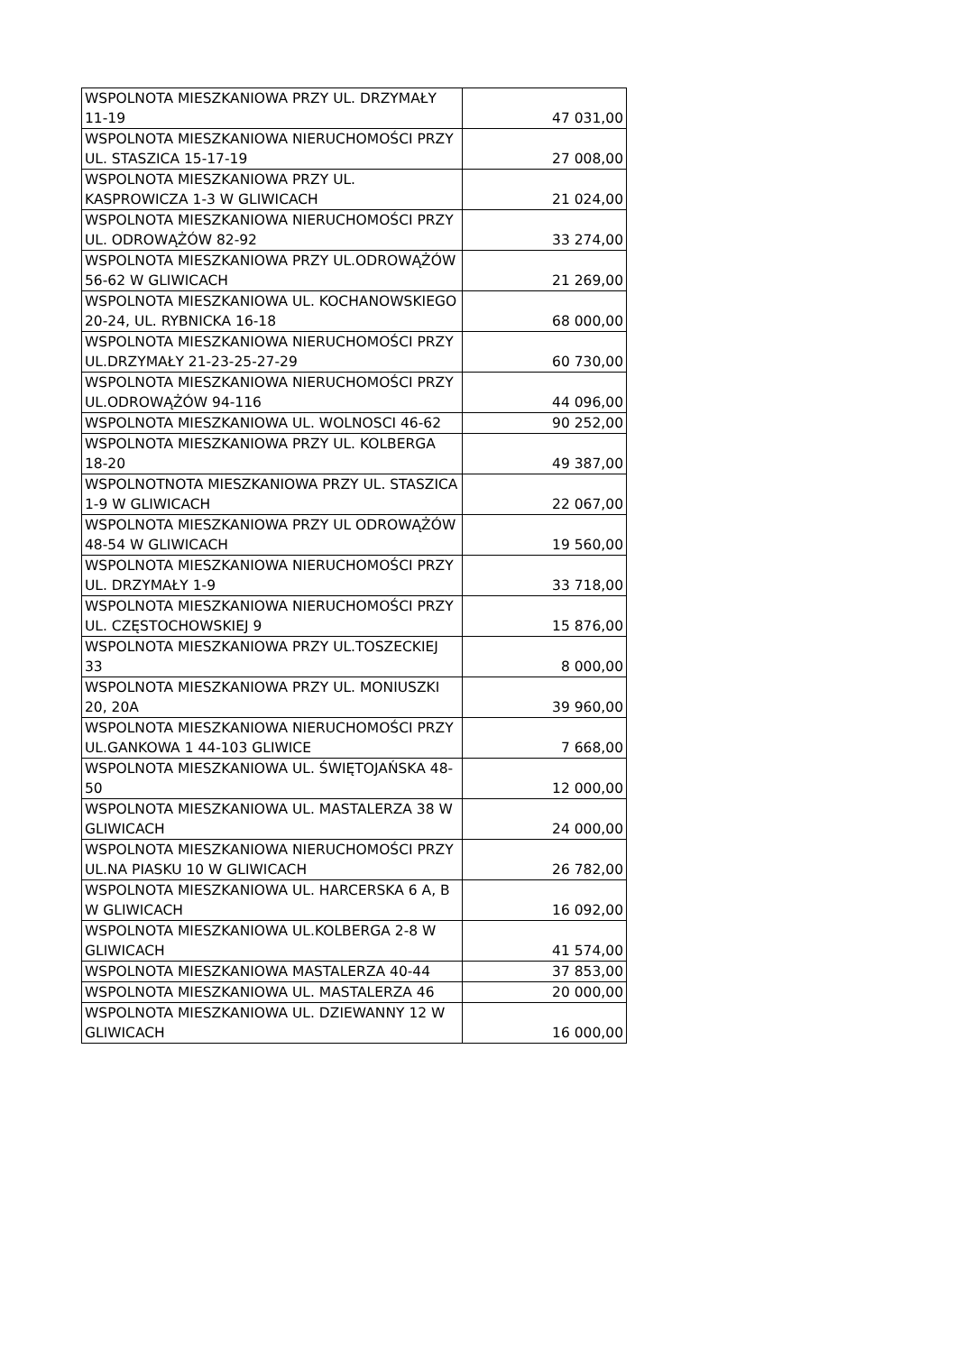| WSPOLNOTA MIESZKANIOWA PRZY UL. DRZYMAŁY 11-19 | 47 031,00 |
| WSPOLNOTA MIESZKANIOWA NIERUCHOMOŚCI PRZY UL. STASZICA 15-17-19 | 27 008,00 |
| WSPOLNOTA MIESZKANIOWA PRZY UL. KASPROWICZA 1-3 W GLIWICACH | 21 024,00 |
| WSPOLNOTA MIESZKANIOWA NIERUCHOMOŚCI PRZY UL. ODROWĄŻÓW 82-92 | 33 274,00 |
| WSPOLNOTA MIESZKANIOWA PRZY UL.ODROWĄŻÓW 56-62 W GLIWICACH | 21 269,00 |
| WSPOLNOTA MIESZKANIOWA UL. KOCHANOWSKIEGO 20-24, UL. RYBNICKA 16-18 | 68 000,00 |
| WSPOLNOTA MIESZKANIOWA NIERUCHOMOŚCI PRZY UL.DRZYMAŁY 21-23-25-27-29 | 60 730,00 |
| WSPOLNOTA MIESZKANIOWA NIERUCHOMOŚCI PRZY UL.ODROWĄŻÓW 94-116 | 44 096,00 |
| WSPOLNOTA MIESZKANIOWA UL. WOLNOSCI 46-62 | 90 252,00 |
| WSPOLNOTA MIESZKANIOWA PRZY UL. KOLBERGA 18-20 | 49 387,00 |
| WSPOLNOTNOTA MIESZKANIOWA PRZY UL. STASZICA 1-9 W GLIWICACH | 22 067,00 |
| WSPOLNOTA MIESZKANIOWA PRZY UL ODROWĄŻÓW 48-54 W GLIWICACH | 19 560,00 |
| WSPOLNOTA MIESZKANIOWA NIERUCHOMOŚCI PRZY UL. DRZYMAŁY 1-9 | 33 718,00 |
| WSPOLNOTA MIESZKANIOWA NIERUCHOMOŚCI PRZY UL. CZĘSTOCHOWSKIEJ 9 | 15 876,00 |
| WSPOLNOTA MIESZKANIOWA PRZY UL.TOSZECKIEJ 33 | 8 000,00 |
| WSPOLNOTA MIESZKANIOWA PRZY UL. MONIUSZKI 20, 20A | 39 960,00 |
| WSPOLNOTA MIESZKANIOWA NIERUCHOMOŚCI PRZY UL.GANKOWA 1 44-103 GLIWICE | 7 668,00 |
| WSPOLNOTA MIESZKANIOWA UL. ŚWIĘTOJAŃSKA 48-50 | 12 000,00 |
| WSPOLNOTA MIESZKANIOWA UL. MASTALERZA 38 W GLIWICACH | 24 000,00 |
| WSPOLNOTA MIESZKANIOWA NIERUCHOMOŚCI PRZY UL.NA PIASKU 10 W GLIWICACH | 26 782,00 |
| WSPOLNOTA MIESZKANIOWA UL. HARCERSKA 6 A, B W GLIWICACH | 16 092,00 |
| WSPOLNOTA MIESZKANIOWA UL.KOLBERGA 2-8 W GLIWICACH | 41 574,00 |
| WSPOLNOTA MIESZKANIOWA MASTALERZA 40-44 | 37 853,00 |
| WSPOLNOTA MIESZKANIOWA UL. MASTALERZA 46 | 20 000,00 |
| WSPOLNOTA MIESZKANIOWA UL. DZIEWANNY 12 W GLIWICACH | 16 000,00 |